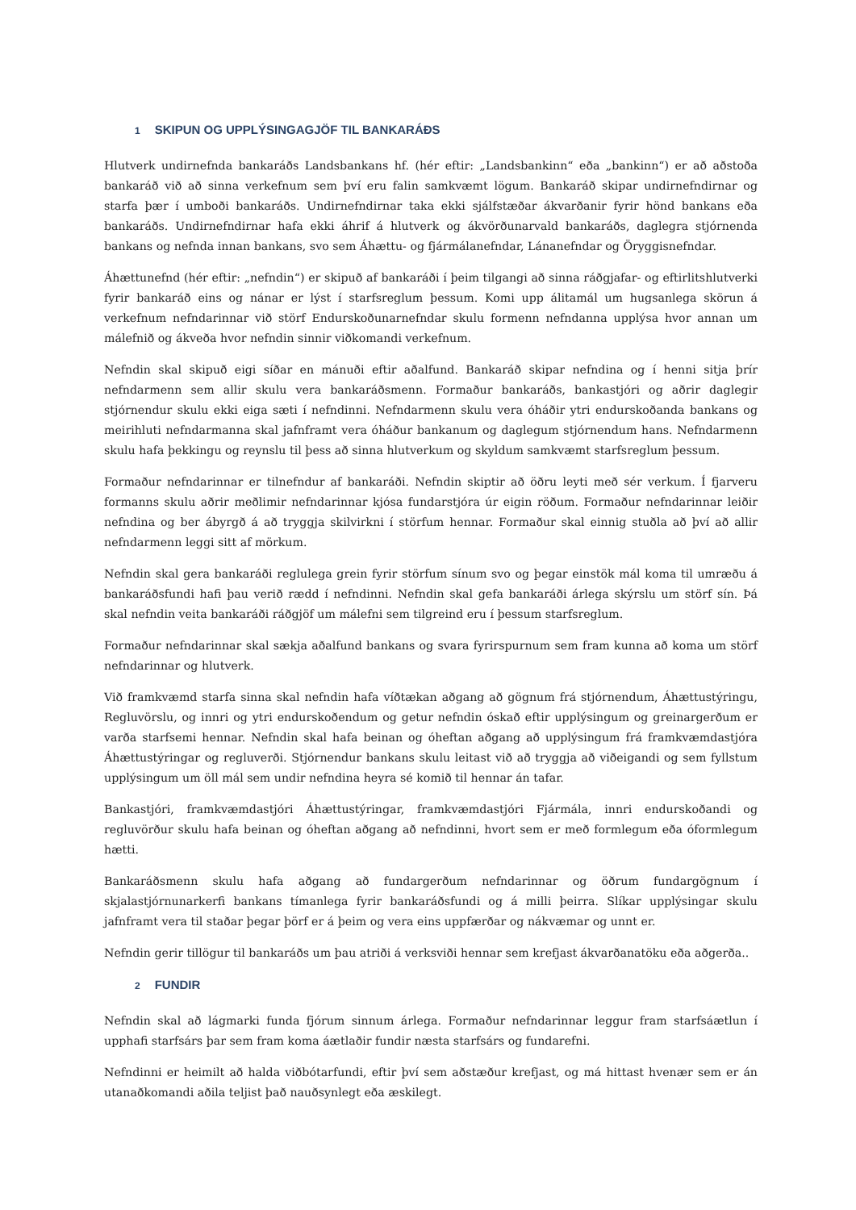1 SKIPUN OG UPPLÝSINGAGJÖF TIL BANKARÁÐS
Hlutverk undirnefnda bankaráðs Landsbankans hf. (hér eftir: „Landsbankinn“ eða „bankinn“) er að aðstoða bankaráð við að sinna verkefnum sem því eru falin samkvæmt lögum. Bankaráð skipar undirnefndirnar og starfa þær í umboði bankaráðs. Undirnefndirnar taka ekki sjálfstæðar ákvarðanir fyrir hönd bankans eða bankaráðs. Undirnefndirnar hafa ekki áhrif á hlutverk og ákvörðunarvald bankaráðs, daglegra stjórnenda bankans og nefnda innan bankans, svo sem Áhættu- og fjármálanefndar, Lánanefndar og Öryggisnefndar.
Áhættunefnd (hér eftir: „nefndin“) er skipuð af bankaráði í þeim tilgangi að sinna ráðgjafar- og eftirlitshlutverki fyrir bankaráð eins og nánar er lýst í starfsreglum þessum. Komi upp álitamál um hugsanlega skörun á verkefnum nefndarinnar við störf Endurskoðunarnefndar skulu formenn nefndanna upplýsa hvor annan um málefnið og ákveða hvor nefndin sinnir viðkomandi verkefnum.
Nefndin skal skipuð eigi síðar en mánuði eftir aðalfund. Bankaráð skipar nefndina og í henni sitja þrír nefndarmenn sem allir skulu vera bankaráðsmenn. Formaður bankaráðs, bankastjóri og aðrir daglegir stjórnendur skulu ekki eiga sæti í nefndinni. Nefndarmenn skulu vera óháðir ytri endurskoðanda bankans og meirihluti nefndarmanna skal jafnframt vera óháður bankanum og daglegum stjórnendum hans. Nefndarmenn skulu hafa þekkingu og reynslu til þess að sinna hlutverkum og skyldum samkvæmt starfsreglum þessum.
Formaður nefndarinnar er tilnefndur af bankaráði. Nefndin skiptir að öðru leyti með sér verkum. Í fjarveru formanns skulu aðrir meðlimir nefndarinnar kjósa fundarstjóra úr eigin röðum. Formaður nefndarinnar leiðir nefndina og ber ábyrgð á að tryggja skilvirkni í störfum hennar. Formaður skal einnig stuðla að því að allir nefndarmenn leggi sitt af mörkum.
Nefndin skal gera bankaráði reglulega grein fyrir störfum sínum svo og þegar einstök mál koma til umræðu á bankaráðsfundi hafi þau verið rædd í nefndinni. Nefndin skal gefa bankaráði árlega skýrslu um störf sín. Þá skal nefndin veita bankaráði ráðgjöf um málefni sem tilgreind eru í þessum starfsreglum.
Formaður nefndarinnar skal sækja aðalfund bankans og svara fyrirspurnum sem fram kunna að koma um störf nefndarinnar og hlutverk.
Við framkvæmd starfa sinna skal nefndin hafa víðtækan aðgang að gögnum frá stjórnendum, Áhættustýringu, Regluvörslu, og innri og ytri endurskoðendum og getur nefndin óskað eftir upplýsingum og greinargerðum er varða starfsemi hennar. Nefndin skal hafa beinan og óheftan aðgang að upplýsingum frá framkvæmdastjóra Áhættustýringar og regluverði. Stjórnendur bankans skulu leitast við að tryggja að viðeigandi og sem fyllstum upplýsingum um öll mál sem undir nefndina heyra sé komið til hennar án tafar.
Bankastjóri, framkvæmdastjóri Áhættustýringar, framkvæmdastjóri Fjármála, innri endurskoðandi og regluvörður skulu hafa beinan og óheftan aðgang að nefndinni, hvort sem er með formlegum eða óformlegum hætti.
Bankaráðsmenn skulu hafa aðgang að fundargerðum nefndarinnar og öðrum fundargögnum í skjalastjórnunarkerfi bankans tímanlega fyrir bankaráðsfundi og á milli þeirra. Slíkar upplýsingar skulu jafnframt vera til staðar þegar þörf er á þeim og vera eins uppfærðar og nákvæmar og unnt er.
Nefndin gerir tillögur til bankaráðs um þau atriði á verksviði hennar sem krefjast ákvarðanatöku eða aðgerða..
2 FUNDIR
Nefndin skal að lágmarki funda fjórum sinnum árlega. Formaður nefndarinnar leggur fram starfsáætlun í upphafi starfsárs þar sem fram koma áætlaðir fundir næsta starfsárs og fundarefni.
Nefndinni er heimilt að halda viðbótarfundi, eftir því sem aðstæður krefjast, og má hittast hvenær sem er án utanaðkomandi aðila teljist það nauðsynlegt eða æskilegt.